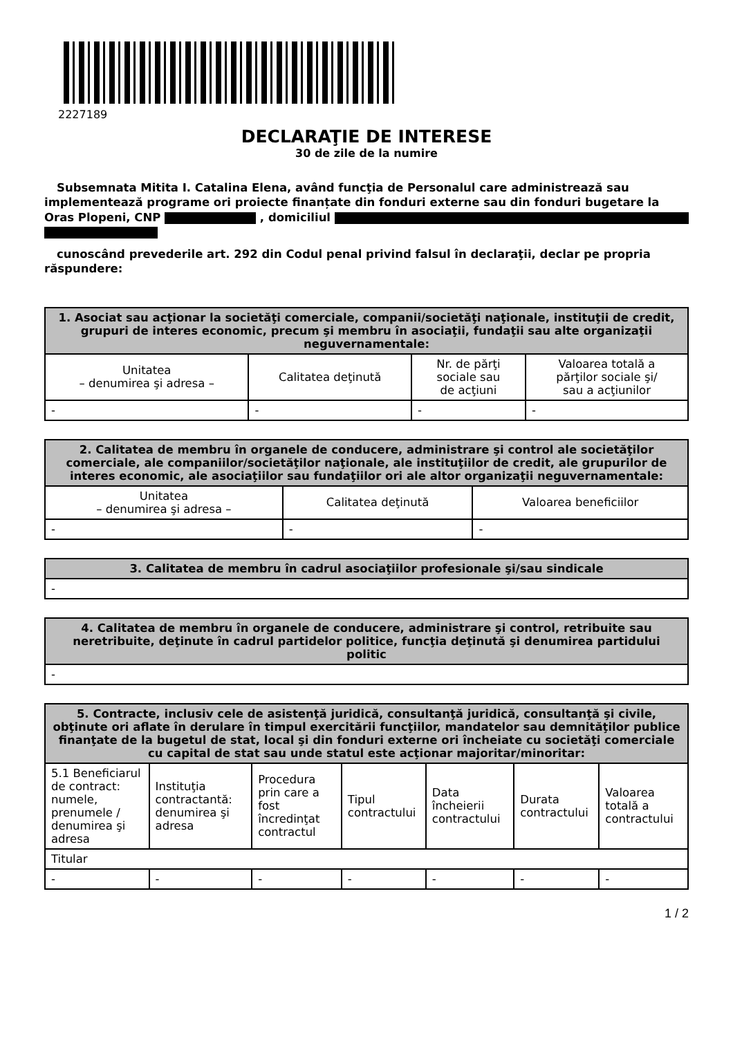2227189
DECLARAŢIE DE INTERESE
30 de zile de la numire
Subsemnata Mitita I. Catalina Elena, având funcţia de Personalul care administrează sau implementează programe ori proiecte finanțate din fonduri externe sau din fonduri bugetare la Oras Plopeni, CNP , domiciliul
cunoscând prevederile art. 292 din Codul penal privind falsul în declaraţii, declar pe propria răspundere:
| 1. Asociat sau acţionar la societăţi comerciale, companii/societăţi naţionale, instituţii de credit, grupuri de interes economic, precum şi membru în asociaţii, fundaţii sau alte organizaţii neguvernamentale: | | | |
| --- | --- | --- | --- |
| Unitatea – denumirea şi adresa – | Calitatea deţinută | Nr. de părţi sociale sau de acţiuni | Valoarea totală a părţilor sociale şi/ sau a acţiunilor |
| - | - | - | - |
| 2. Calitatea de membru în organele de conducere, administrare şi control ale societăţilor comerciale, ale companiilor/societăţilor naţionale, ale instituţiilor de credit, ale grupurilor de interes economic, ale asociaţiilor sau fundaţiilor ori ale altor organizaţii neguvernamentale: | | |
| --- | --- | --- |
| Unitatea – denumirea şi adresa – | Calitatea deţinută | Valoarea beneficiilor |
| - | - | - |
| 3. Calitatea de membru în cadrul asociaţiilor profesionale şi/sau sindicale |
| --- |
| - |
| 4. Calitatea de membru în organele de conducere, administrare şi control, retribuite sau neretribuite, deţinute în cadrul partidelor politice, funcţia deţinută şi denumirea partidului politic |
| --- |
| - |
| 5. Contracte, inclusiv cele de asistenţă juridică, consultanţă juridică, consultanţă şi civile, obţinute ori aflate în derulare în timpul exercitării funcţiilor, mandatelor sau demnităţilor publice finanţate de la bugetul de stat, local şi din fonduri externe ori încheiate cu societăţi comerciale cu capital de stat sau unde statul este acţionar majoritar/minoritar: | | | | | | |
| --- | --- | --- | --- | --- | --- | --- |
| 5.1 Beneficiarul de contract: numele, prenumele / denumirea şi adresa | Instituţia contractantă: denumirea şi adresa | Procedura prin care a fost încredinţat contractul | Tipul contractului | Data încheierii contractului | Durata contractului | Valoarea totală a contractului |
| Titular | | | | | | |
| - | - | - | - | - | - | - |
1 / 2